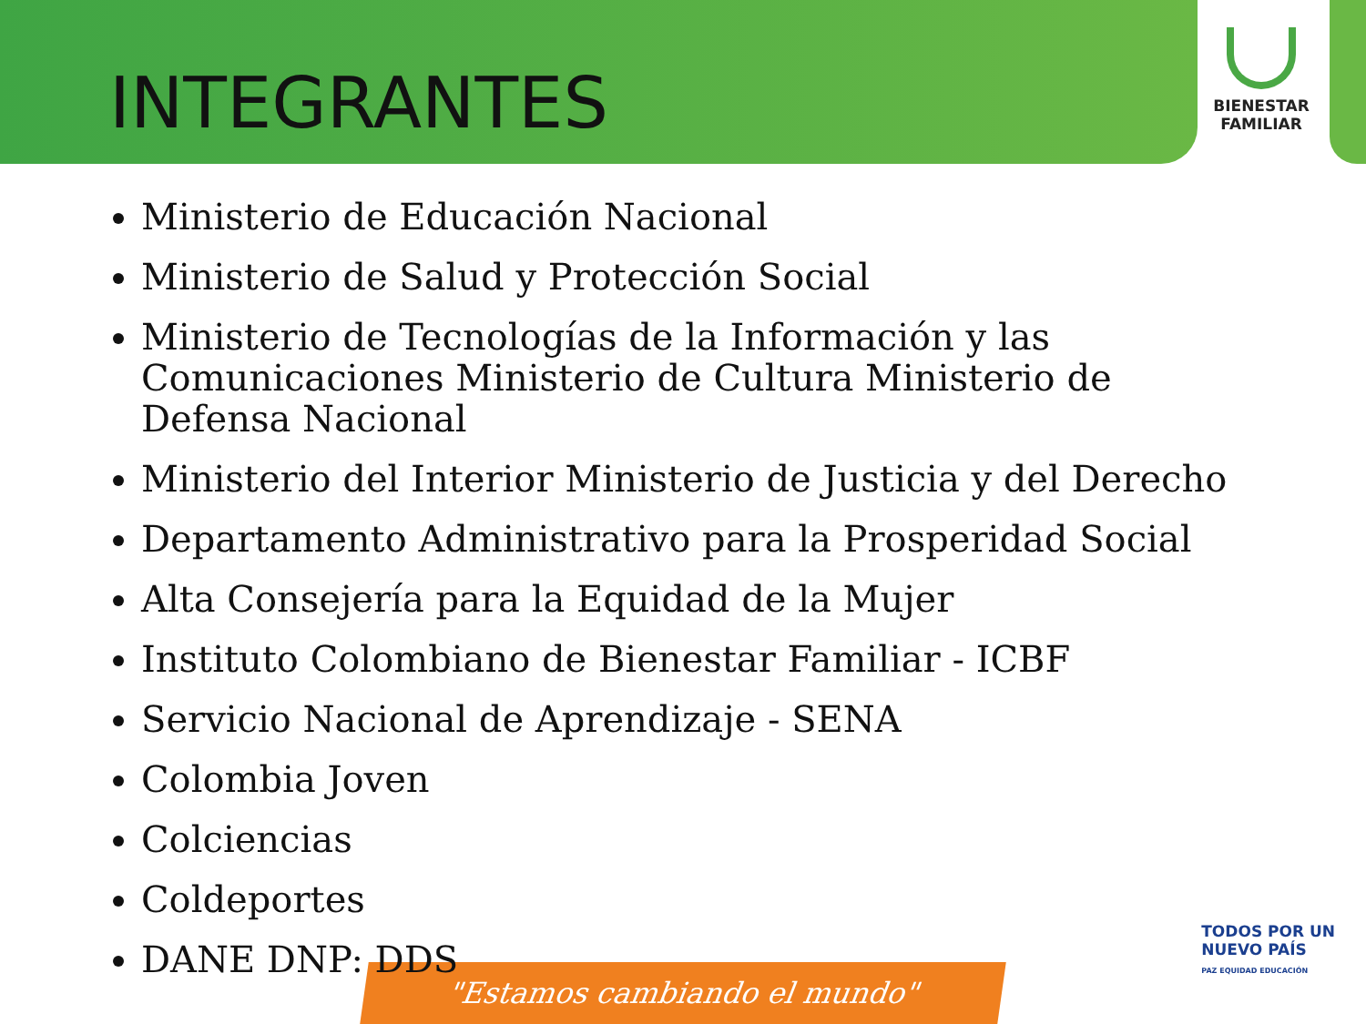"Estamos cambiando el mundo"
BIENESTAR
FAMILIAR
TODOS POR UN
NUEVO PAÍS
PAZ EQUIDAD EDUCACIÓN
INTEGRANTES
Ministerio de Educación Nacional
Ministerio de Salud y Protección Social
Ministerio de Tecnologías de la Información y las Comunicaciones Ministerio de Cultura Ministerio de Defensa Nacional
Ministerio del Interior Ministerio de Justicia y del Derecho
Departamento Administrativo para la Prosperidad Social
Alta Consejería para la Equidad de la Mujer
Instituto Colombiano de Bienestar Familiar - ICBF
Servicio Nacional de Aprendizaje - SENA
Colombia Joven
Colciencias
Coldeportes
DANE DNP: DDS